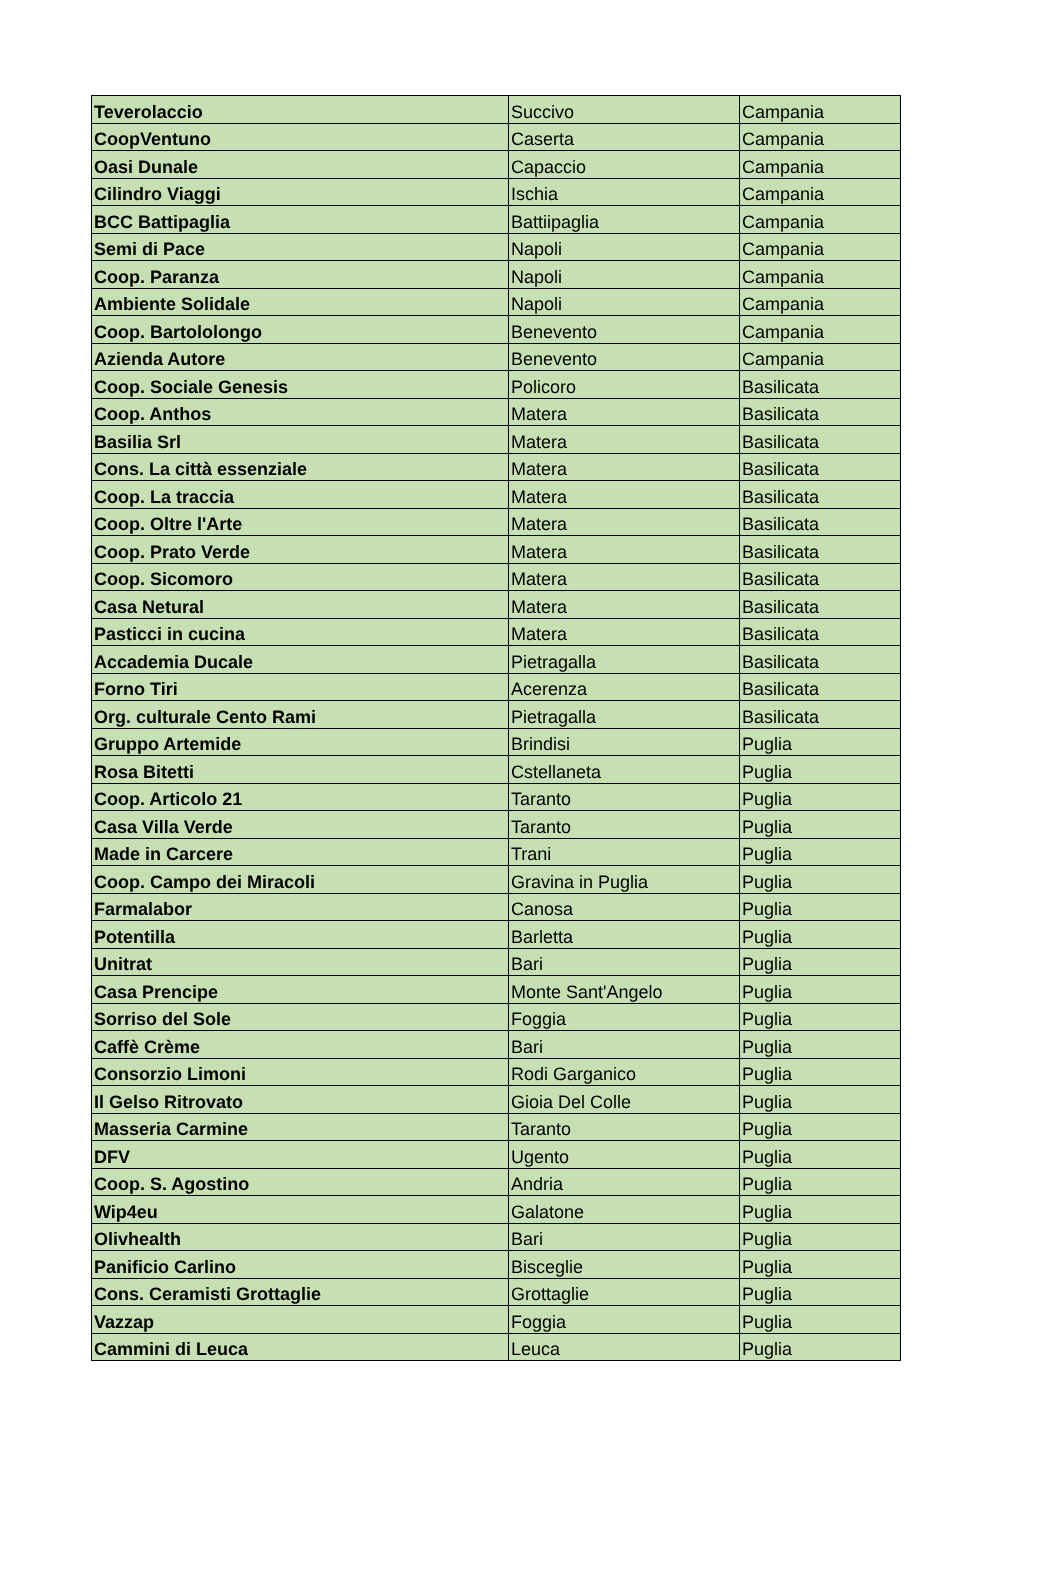| Teverolaccio | Succivo | Campania |
| CoopVentuno | Caserta | Campania |
| Oasi Dunale | Capaccio | Campania |
| Cilindro Viaggi | Ischia | Campania |
| BCC Battipaglia | Battiipaglia | Campania |
| Semi di Pace | Napoli | Campania |
| Coop. Paranza | Napoli | Campania |
| Ambiente Solidale | Napoli | Campania |
| Coop. Bartololongo | Benevento | Campania |
| Azienda Autore | Benevento | Campania |
| Coop. Sociale Genesis | Policoro | Basilicata |
| Coop. Anthos | Matera | Basilicata |
| Basilia Srl | Matera | Basilicata |
| Cons. La città essenziale | Matera | Basilicata |
| Coop. La traccia | Matera | Basilicata |
| Coop. Oltre l'Arte | Matera | Basilicata |
| Coop. Prato Verde | Matera | Basilicata |
| Coop. Sicomoro | Matera | Basilicata |
| Casa Netural | Matera | Basilicata |
| Pasticci in cucina | Matera | Basilicata |
| Accademia Ducale | Pietragalla | Basilicata |
| Forno Tiri | Acerenza | Basilicata |
| Org. culturale Cento Rami | Pietragalla | Basilicata |
| Gruppo Artemide | Brindisi | Puglia |
| Rosa Bitetti | Cstellaneta | Puglia |
| Coop. Articolo 21 | Taranto | Puglia |
| Casa Villa Verde | Taranto | Puglia |
| Made in Carcere | Trani | Puglia |
| Coop. Campo dei Miracoli | Gravina in Puglia | Puglia |
| Farmalabor | Canosa | Puglia |
| Potentilla | Barletta | Puglia |
| Unitrat | Bari | Puglia |
| Casa Prencipe | Monte Sant'Angelo | Puglia |
| Sorriso del Sole | Foggia | Puglia |
| Caffè Crème | Bari | Puglia |
| Consorzio Limoni | Rodi Garganico | Puglia |
| Il Gelso Ritrovato | Gioia Del Colle | Puglia |
| Masseria Carmine | Taranto | Puglia |
| DFV | Ugento | Puglia |
| Coop. S. Agostino | Andria | Puglia |
| Wip4eu | Galatone | Puglia |
| Olivhealth | Bari | Puglia |
| Panificio Carlino | Bisceglie | Puglia |
| Cons. Ceramisti Grottaglie | Grottaglie | Puglia |
| Vazzap | Foggia | Puglia |
| Cammini di Leuca | Leuca | Puglia |